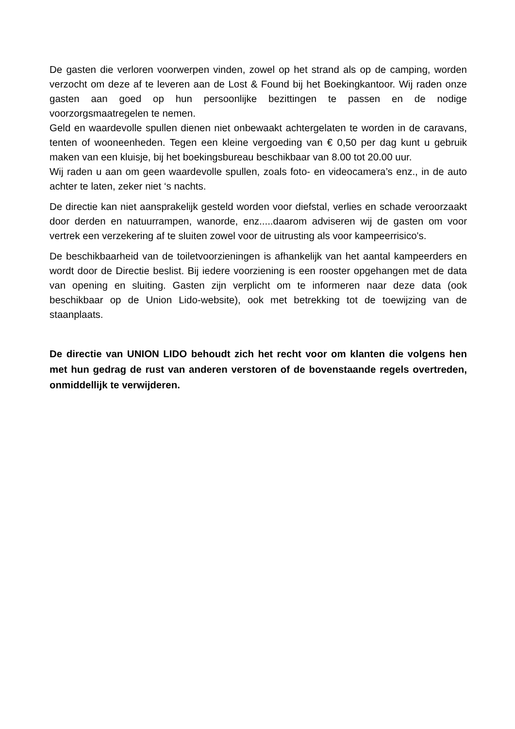De gasten die verloren voorwerpen vinden, zowel op het strand als op de camping, worden verzocht om deze af te leveren aan de Lost & Found bij het Boekingkantoor. Wij raden onze gasten aan goed op hun persoonlijke bezittingen te passen en de nodige voorzorgsmaatregelen te nemen.
Geld en waardevolle spullen dienen niet onbewaakt achtergelaten te worden in de caravans, tenten of wooneenheden. Tegen een kleine vergoeding van € 0,50 per dag kunt u gebruik maken van een kluisje, bij het boekingsbureau beschikbaar van 8.00 tot 20.00 uur.
Wij raden u aan om geen waardevolle spullen, zoals foto- en videocamera’s enz., in de auto achter te laten, zeker niet ‘s nachts.
De directie kan niet aansprakelijk gesteld worden voor diefstal, verlies en schade veroorzaakt door derden en natuurrampen, wanorde, enz.....daarom adviseren wij de gasten om voor vertrek een verzekering af te sluiten zowel voor de uitrusting als voor kampeerrisico's.
De beschikbaarheid van de toiletvoorzieningen is afhankelijk van het aantal kampeerders en wordt door de Directie beslist. Bij iedere voorziening is een rooster opgehangen met de data van opening en sluiting. Gasten zijn verplicht om te informeren naar deze data (ook beschikbaar op de Union Lido-website), ook met betrekking tot de toewijzing van de staanplaats.
De directie van UNION LIDO behoudt zich het recht voor om klanten die volgens hen met hun gedrag de rust van anderen verstoren of de bovenstaande regels overtreden, onmiddellijk te verwijderen.